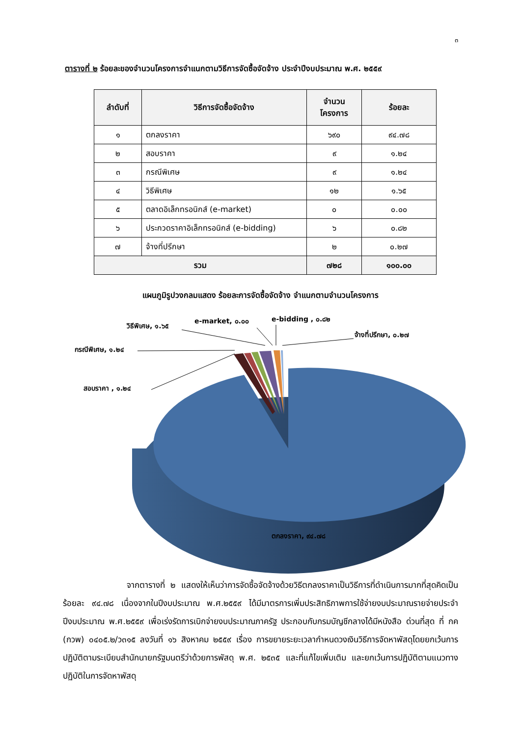๓
ตารางที่ ๒ ร้อยละของจำนวนโครงการจำแนกตามวิธีการจัดซื้อจัดจ้าง ประจำปีงบประมาณ พ.ศ. ๒๕๕๙
| ลำดับที่ | วิธีการจัดซื้อจัดจ้าง | จำนวนโครงการ | ร้อยละ |
| --- | --- | --- | --- |
| ๑ | ตกลงราคา | ๖๙๐ | ๙๔.๗๘ |
| ๒ | สอบราคา | ๙ | ๑.๒๔ |
| ๓ | กรณีพิเศษ | ๙ | ๑.๒๔ |
| ๔ | วิธีพิเศษ | ๑๒ | ๑.๖๕ |
| ๕ | ตลาดอิเล็กทรอนิกส์ (e-market) | ๐ | ๐.๐๐ |
| ๖ | ประกวดราคาอิเล็กทรอนิกส์ (e-bidding) | ๖ | ๐.๘๒ |
| ๗ | จ้างที่ปรึกษา | ๒ | ๐.๒๗ |
| รวม | | ๗๒๘ | ๑๐๐.๐๐ |
แผนภูมิรูปวงกลมแสดง ร้อยละการจัดซื้อจัดจ้าง จำแนกตามจำนวนโครงการ
วิธีพิเศษ, ๑.๖๕
e-market, ๐.๐๐ e-bidding , ๐.๘๒
จ้างที่ปรึกษา, ๐.๒๗
กรณีพิเศษ, ๑.๒๔
สอบราคา , ๑.๒๔
ตกลงราคา, ๙๔.๗๘
จากตารางที่ ๒ แสดงให้เห็นว่าการจัดซื้อจัดจ้างด้วยวิธีตกลงราคาเป็นวิธีการที่ดำเนินการมากที่สุดคิดเป็นร้อยละ ๙๔.๗๘ เนื่องจากในปีงบประมาณ พ.ศ.๒๕๕๙ ได้มีมาตรการเพิ่มประสิทธิภาพการใช้จ่ายงบประมาณรายจ่ายประจำปีงบประมาณ พ.ศ.๒๕๕๙ เพื่อเร่งรัดการเบิกจ่ายงบประมาณภาครัฐ ประกอบกับกรมบัญชีกลางได้มีหนังสือ ด่วนที่สุด ที่ กค (กวพ) ๐๔๐๕.๒/ว๓๑๕ ลงวันที่ ๑๖ สิงหาคม ๒๕๕๙ เรื่อง การขยายระยะเวลากำหนดวงเงินวิธีการจัดหาพัสดุโดยยกเว้นการปฏิบัติตามระเบียบสำนักนายกรัฐมนตรีว่าด้วยการพัสดุ พ.ศ. ๒๕๓๕ และที่แก้ไขเพิ่มเติม และยกเว้นการปฏิบัติตามแนวทางปฏิบัติในการจัดหาพัสดุ